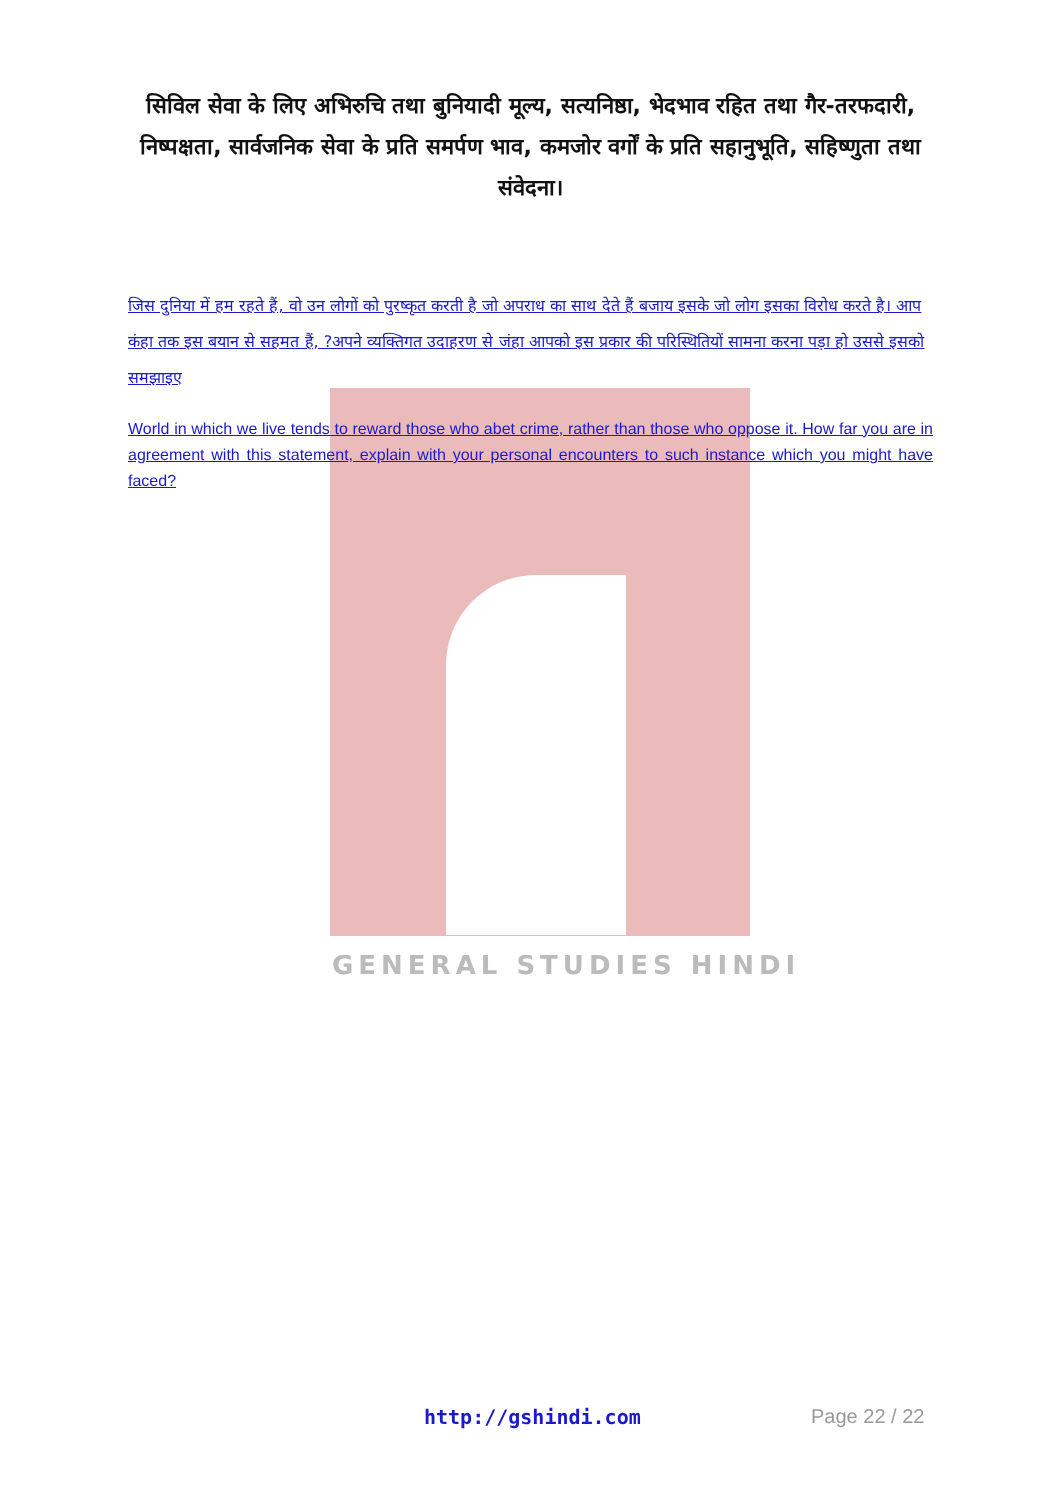सिविल सेवा के लिए अभिरुचि तथा बुनियादी मूल्य, सत्यनिष्ठा, भेदभाव रहित तथा गैर-तरफदारी, निष्पक्षता, सार्वजनिक सेवा के प्रति समर्पण भाव, कमजोर वर्गों के प्रति सहानुभूति, सहिष्णुता तथा संवेदना।
जिस दुनिया में हम रहते हैं, वो उन लोगों को पुरष्कृत करती है जो अपराध का साथ देते हैं बजाय इसके जो लोग इसका विरोध करते है। आप कंहा तक इस बयान से सहमत हैं, ?अपने व्यक्तिगत उदाहरण से जंहा आपको इस प्रकार की परिस्थितियों सामना करना पड़ा हो उससे इसको समझाइए
World in which we live tends to reward those who abet crime, rather than those who oppose it. How far you are in agreement with this statement, explain with your personal encounters to such instance which you might have faced?
GENERAL STUDIES HINDI
http://gshindi.com Page 22 / 22